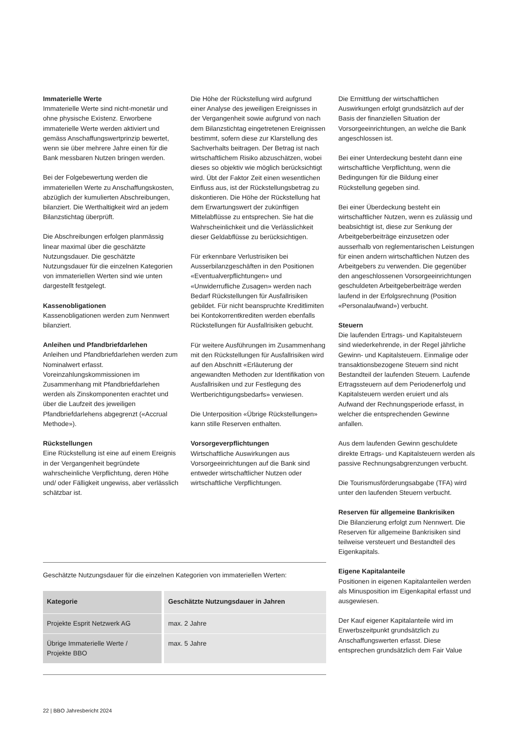Immaterielle Werte
Immaterielle Werte sind nicht-monetär und ohne physische Existenz. Erworbene immaterielle Werte werden aktiviert und gemäss Anschaffungswertprinzip bewertet, wenn sie über mehrere Jahre einen für die Bank messbaren Nutzen bringen werden.
Bei der Folgebewertung werden die immateriellen Werte zu Anschaffungskosten, abzüglich der kumulierten Abschreibungen, bilanziert. Die Werthaltigkeit wird an jedem Bilanzstichtag überprüft.
Die Abschreibungen erfolgen planmässig linear maximal über die geschätzte Nutzungsdauer. Die geschätzte Nutzungsdauer für die einzelnen Kategorien von immateriellen Werten sind wie unten dargestellt festgelegt.
Kassenobligationen
Kassenobligationen werden zum Nennwert bilanziert.
Anleihen und Pfandbriefdarlehen
Anleihen und Pfandbriefdarlehen werden zum Nominalwert erfasst. Voreinzahlungskommissionen im Zusammenhang mit Pfandbriefdarlehen werden als Zinskomponenten erachtet und über die Laufzeit des jeweiligen Pfandbriefdarlehens abgegrenzt («Accrual Methode»).
Rückstellungen
Eine Rückstellung ist eine auf einem Ereignis in der Vergangenheit begründete wahrscheinliche Verpflichtung, deren Höhe und/ oder Fälligkeit ungewiss, aber verlässlich schätzbar ist.
Die Höhe der Rückstellung wird aufgrund einer Analyse des jeweiligen Ereignisses in der Vergangenheit sowie aufgrund von nach dem Bilanzstichtag eingetretenen Ereignissen bestimmt, sofern diese zur Klarstellung des Sachverhalts beitragen. Der Betrag ist nach wirtschaftlichem Risiko abzuschätzen, wobei dieses so objektiv wie möglich berücksichtigt wird. Übt der Faktor Zeit einen wesentlichen Einfluss aus, ist der Rückstellungsbetrag zu diskontieren. Die Höhe der Rückstellung hat dem Erwartungswert der zukünftigen Mittelabflüsse zu entsprechen. Sie hat die Wahrscheinlichkeit und die Verlässlichkeit dieser Geldabflüsse zu berücksichtigen.
Für erkennbare Verlustrisiken bei Ausserbilanzgeschäften in den Positionen «Eventualverpflichtungen» und «Unwiderrufliche Zusagen» werden nach Bedarf Rückstellungen für Ausfallrisiken gebildet. Für nicht beanspruchte Kreditlimiten bei Kontokorrentkrediten werden ebenfalls Rückstellungen für Ausfallrisiken gebucht.
Für weitere Ausführungen im Zusammenhang mit den Rückstellungen für Ausfallrisiken wird auf den Abschnitt «Erläuterung der angewandten Methoden zur Identifikation von Ausfallrisiken und zur Festlegung des Wertberichtigungsbedarfs» verwiesen.
Die Unterposition «Übrige Rückstellungen» kann stille Reserven enthalten.
Vorsorgeverpflichtungen
Wirtschaftliche Auswirkungen aus Vorsorgeeinrichtungen auf die Bank sind entweder wirtschaftlicher Nutzen oder wirtschaftliche Verpflichtungen.
Geschätzte Nutzungsdauer für die einzelnen Kategorien von immateriellen Werten:
| Kategorie | Geschätzte Nutzungsdauer in Jahren |
| --- | --- |
| Projekte Esprit Netzwerk AG | max. 2 Jahre |
| Übrige Immaterielle Werte / Projekte BBO | max. 5 Jahre |
Die Ermittlung der wirtschaftlichen Auswirkungen erfolgt grundsätzlich auf der Basis der finanziellen Situation der Vorsorgeeinrichtungen, an welche die Bank angeschlossen ist.
Bei einer Unterdeckung besteht dann eine wirtschaftliche Verpflichtung, wenn die Bedingungen für die Bildung einer Rückstellung gegeben sind.
Bei einer Überdeckung besteht ein wirtschaftlicher Nutzen, wenn es zulässig und beabsichtigt ist, diese zur Senkung der Arbeitgeberbeiträge einzusetzen oder ausserhalb von reglementarischen Leistungen für einen andern wirtschaftlichen Nutzen des Arbeitgebers zu verwenden. Die gegenüber den angeschlossenen Vorsorgeeinrichtungen geschuldeten Arbeitgeberbeiträge werden laufend in der Erfolgsrechnung (Position «Personalaufwand») verbucht.
Steuern
Die laufenden Ertrags- und Kapitalsteuern sind wiederkehrende, in der Regel jährliche Gewinn- und Kapitalsteuern. Einmalige oder transaktionsbezogene Steuern sind nicht Bestandteil der laufenden Steuern. Laufende Ertragssteuern auf dem Periodenerfolg und Kapitalsteuern werden eruiert und als Aufwand der Rechnungsperiode erfasst, in welcher die entsprechenden Gewinne anfallen.
Aus dem laufenden Gewinn geschuldete direkte Ertrags- und Kapitalsteuern werden als passive Rechnungsabgrenzungen verbucht.
Die Tourismusförderungsabgabe (TFA) wird unter den laufenden Steuern verbucht.
Reserven für allgemeine Bankrisiken
Die Bilanzierung erfolgt zum Nennwert. Die Reserven für allgemeine Bankrisiken sind teilweise versteuert und Bestandteil des Eigenkapitals.
Eigene Kapitalanteile
Positionen in eigenen Kapitalanteilen werden als Minusposition im Eigenkapital erfasst und ausgewiesen.
Der Kauf eigener Kapitalanteile wird im Erwerbszeitpunkt grundsätzlich zu Anschaffungswerten erfasst. Diese entsprechen grundsätzlich dem Fair Value
22 | BBO Jahresbericht 2024